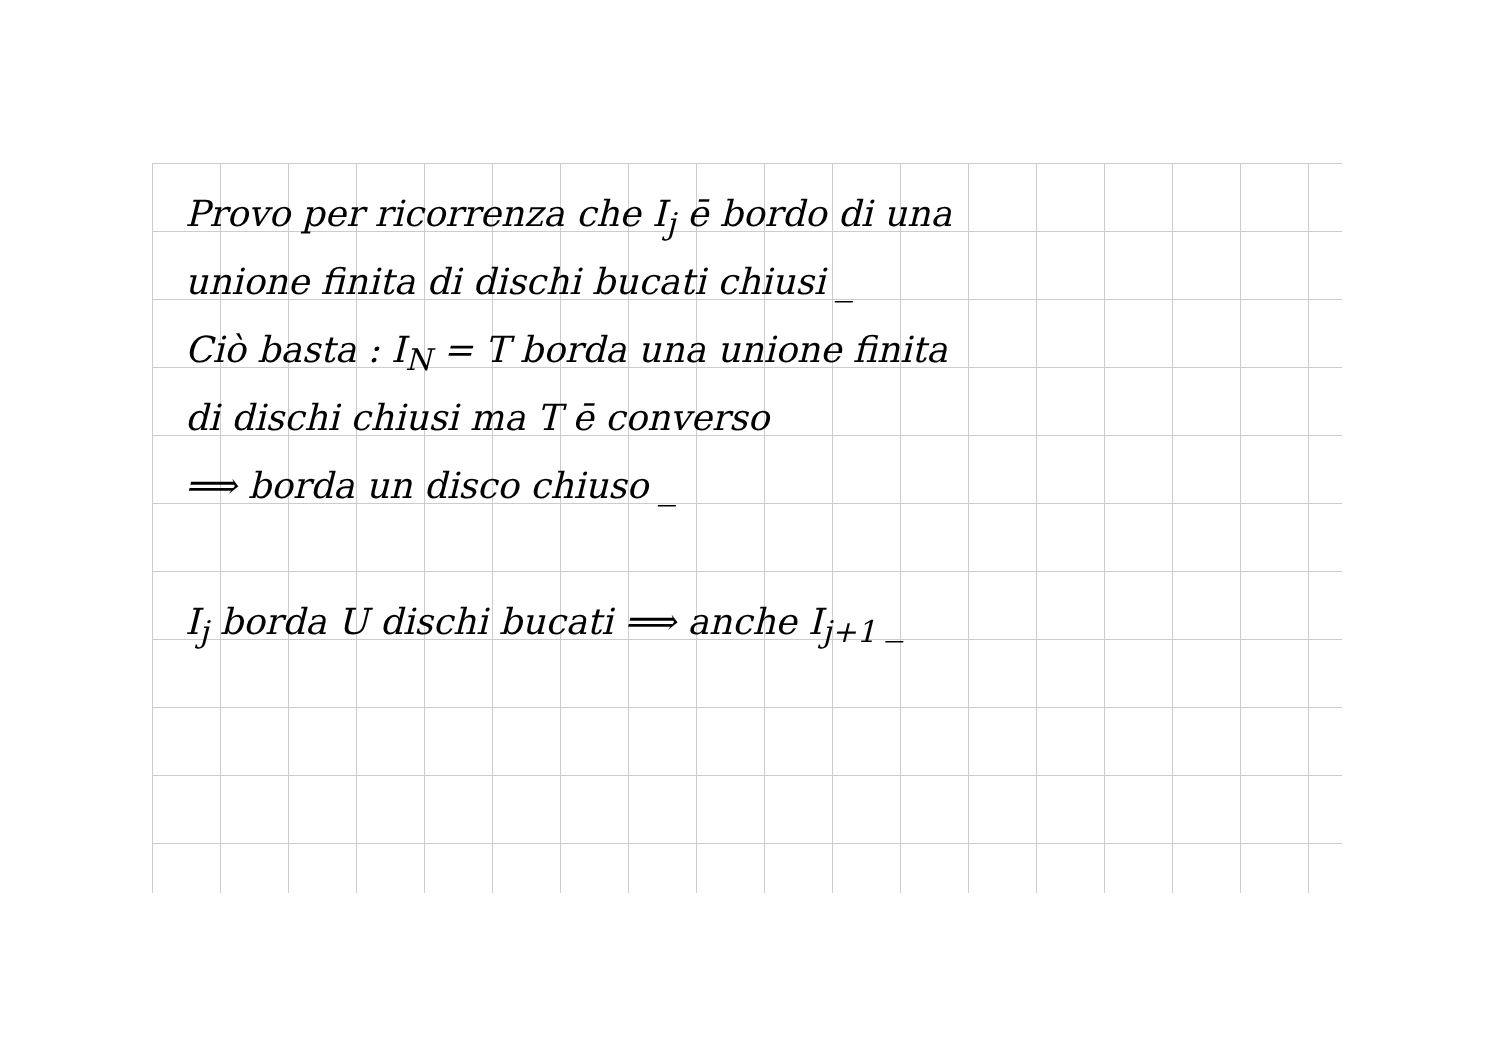Provo per ricorrenza che I<sub>j</sub> ē bordo di una
unione finita di dischi bucati chiusi _
Ciò basta : I<sub>N</sub> = T borda una unione finita
di dischi chiusi ma T ē converso
⟹ borda un disco chiuso _
I<sub>j</sub> borda U dischi bucati ⟹ anche I<sub>j+1</sub> _